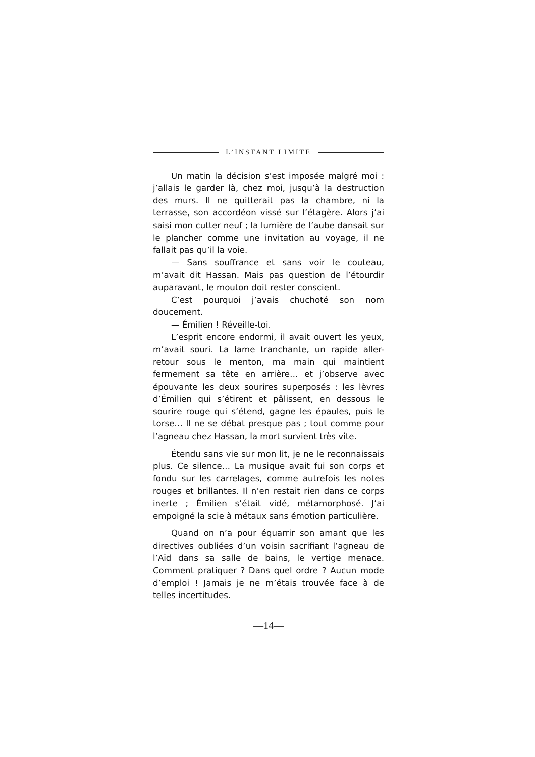L’INSTANT LIMITE
Un matin la décision s’est imposée malgré moi : j’allais le garder là, chez moi, jusqu’à la destruction des murs. Il ne quitterait pas la chambre, ni la terrasse, son accordéon vissé sur l’étagère. Alors j’ai saisi mon cutter neuf ; la lumière de l’aube dansait sur le plancher comme une invitation au voyage, il ne fallait pas qu’il la voie.
— Sans souffrance et sans voir le couteau, m’avait dit Hassan. Mais pas question de l’étourdir auparavant, le mouton doit rester conscient.
C’est pourquoi j’avais chuchoté son nom doucement.
— Émilien ! Réveille-toi.
L’esprit encore endormi, il avait ouvert les yeux, m’avait souri. La lame tranchante, un rapide aller-retour sous le menton, ma main qui maintient fermement sa tête en arrière… et j’observe avec épouvante les deux sourires superposés : les lèvres d’Émilien qui s’étirent et pâlissent, en dessous le sourire rouge qui s’étend, gagne les épaules, puis le torse… Il ne se débat presque pas ; tout comme pour l’agneau chez Hassan, la mort survient très vite.
Étendu sans vie sur mon lit, je ne le reconnaissais plus. Ce silence… La musique avait fui son corps et fondu sur les carrelages, comme autrefois les notes rouges et brillantes. Il n’en restait rien dans ce corps inerte ; Émilien s’était vidé, métamorphosé. J’ai empoigné la scie à métaux sans émotion particulière.
Quand on n’a pour équarrir son amant que les directives oubliées d’un voisin sacrifiant l’agneau de l’Aïd dans sa salle de bains, le vertige menace. Comment pratiquer ? Dans quel ordre ? Aucun mode d’emploi ! Jamais je ne m’étais trouvée face à de telles incertitudes.
—14—